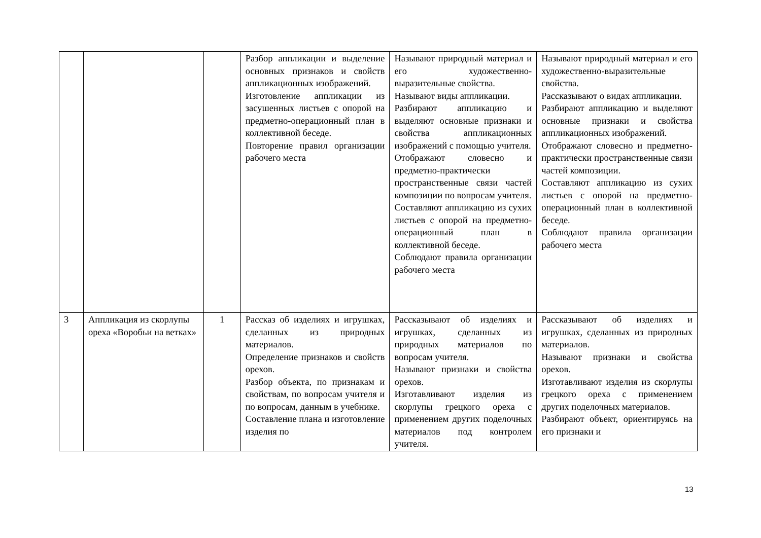| | | | Разбор аппликации и выделение основных признаков и свойств аппликационных изображений. Изготовление аппликации из засушенных листьев с опорой на предметно-операционный план в коллективной беседе. Повторение правил организации рабочего места | Называют природный материал и его художественно-выразительные свойства. Называют виды аппликации. Разбирают аппликацию и выделяют основные признаки и свойства аппликационных изображений с помощью учителя. Отображают словесно и предметно-практически пространственные связи частей композиции по вопросам учителя. Составляют аппликацию из сухих листьев с опорой на предметно-операционный план в коллективной беседе. Соблюдают правила организации рабочего места | Называют природный материал и его художественно-выразительные свойства. Рассказывают о видах аппликации. Разбирают аппликацию и выделяют основные признаки и свойства аппликационных изображений. Отображают словесно и предметно-практически пространственные связи частей композиции. Составляют аппликацию из сухих листьев с опорой на предметно-операционный план в коллективной беседе. Соблюдают правила организации рабочего места |
| 3 | Аппликация из скорлупы ореха «Воробьи на ветках» | 1 | Рассказ об изделиях и игрушках, сделанных из природных материалов. Определение признаков и свойств орехов. Разбор объекта, по признакам и свойствам, по вопросам учителя и по вопросам, данным в учебнике. Составление плана и изготовление изделия по | Рассказывают об изделиях и игрушках, сделанных из природных материалов по вопросам учителя. Называют признаки и свойства орехов. Изготавливают изделия из скорлупы грецкого ореха с применением других поделочных материалов под контролем учителя. | Рассказывают об изделиях и игрушках, сделанных из природных материалов. Называют признаки и свойства орехов. Изготавливают изделия из скорлупы грецкого ореха с применением других поделочных материалов. Разбирают объект, ориентируясь на его признаки и |
13